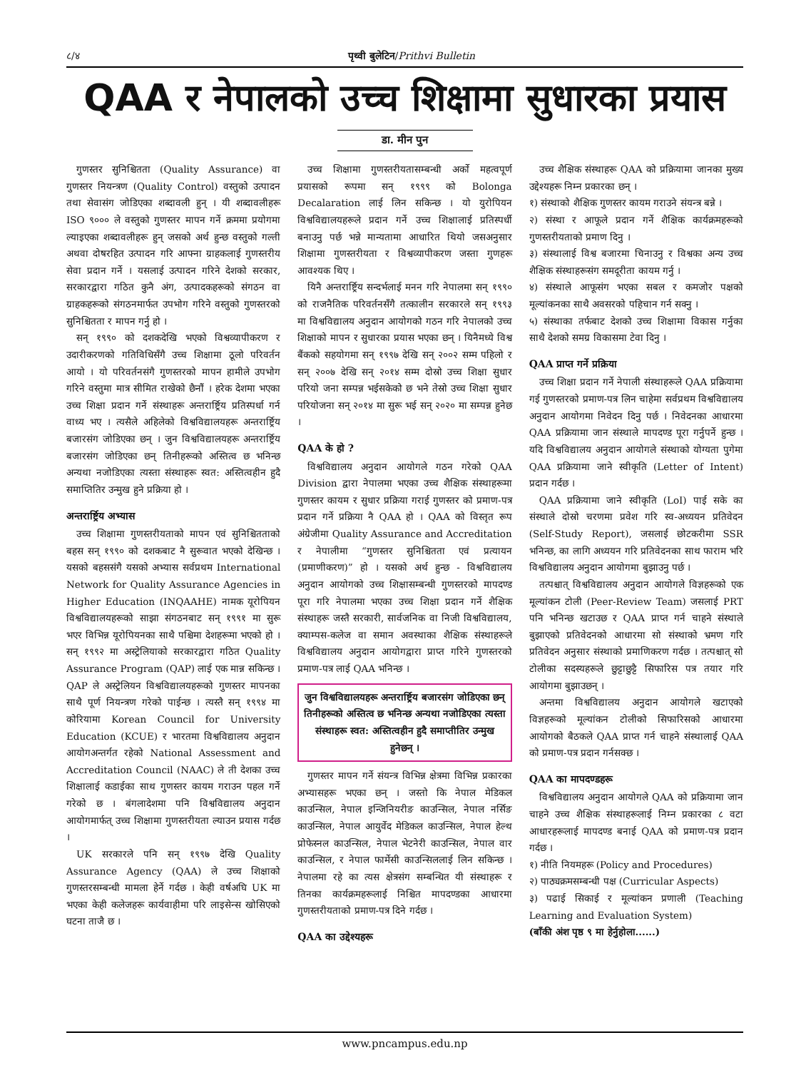८/४ पृथ्वी बुलेटिन/Prithvi Bulletin
QAA र नेपालको उच्च शिक्षामा सुधारका प्रयास
डा. मीन पुन
गुणस्तर सुनिश्चितता (Quality Assurance) वा गुणस्तर नियन्त्रण (Quality Control) वस्तुको उत्पादन तथा सेवासंग जोडिएका शब्दावली हुन् । यी शब्दावलीहरू ISO ९००० ले वस्तुको गुणस्तर मापन गर्ने क्रममा प्रयोगमा ल्याइएका शब्दावलीहरू हुन् जसको अर्थ हुन्छ वस्तुको गल्ती अथवा दोषरहित उत्पादन गरि आफ्ना ग्राहकलाई गुणस्तरीय सेवा प्रदान गर्ने । यसलाई उत्पादन गरिने देशको सरकार, सरकारद्वारा गठित कुनै अंग, उत्पादकहरूको संगठन वा ग्राहकहरूको संगठनमार्फत उपभोग गरिने वस्तुको गुणस्तरको सुनिश्चितता र मापन गर्नु हो ।
सन् १९९० को दशकदेखि भएको विश्वव्यापीकरण र उदारीकरणको गतिविधिसँगै उच्च शिक्षामा ठूलो परिवर्तन आयो । यो परिवर्तनसंगै गुणस्तरको मापन हामीले उपभोग गरिने वस्तुमा मात्र सीमित राखेको छैनौं । हरेक देशमा भएका उच्च शिक्षा प्रदान गर्ने संस्थाहरू अन्तरार्ष्ट्रिय प्रतिस्पर्धा गर्न वाध्य भए । त्यसैले अहिलेको विश्वविद्यालयहरू अन्तरार्ष्ट्रिय बजारसंग जोडिएका छन् । जुन विश्वविद्यालयहरू अन्तरार्ष्ट्रिय बजारसंग जोडिएका छन् तिनीहरूको अस्तित्व छ भनिन्छ अन्यथा नजोडिएका त्यस्ता संस्थाहरू स्वत: अस्तित्वहीन हुदै समाप्तितिर उन्मुख हुने प्रक्रिया हो ।
अन्तरार्ष्ट्रिय अभ्यास
उच्च शिक्षामा गुणस्तरीयताको मापन एवं सुनिश्चितताको बहस सन् १९९० को दशकबाट नै सुरूवात भएको देखिन्छ । यसको बहससंगै यसको अभ्यास सर्वप्रथम International Network for Quality Assurance Agencies in Higher Education (INQAAHE) नामक यूरोपियन विश्वविद्यालयहरूको साझा संगठनबाट सन् १९९१ मा सुरू भएर विभिन्न यूरोपियनका साथै पश्चिमा देशहरूमा भएको हो । सन् १९९२ मा अस्ट्रेलियाको सरकारद्वारा गठित Quality Assurance Program (QAP) लाई एक मान्न सकिन्छ । QAP ले अस्ट्रेलियन विश्वविद्यालयहरूको गुणस्तर मापनका साथै पूर्ण नियन्त्रण गरेको पाईन्छ । त्यस्तै सन् १९९४ मा कोरियामा Korean Council for University Education (KCUE) र भारतमा विश्वविद्यालय अनुदान आयोगअन्तर्गत रहेको National Assessment and Accreditation Council (NAAC) ले ती देशका उच्च शिक्षालाई कडाईका साथ गुणस्तर कायम गराउन पहल गर्ने गरेको छ । बंगलादेशमा पनि विश्वविद्यालय अनुदान आयोगमार्फत् उच्च शिक्षामा गुणस्तरीयता ल्याउन प्रयास गर्दछ ।
UK सरकारले पनि सन् १९९७ देखि Quality Assurance Agency (QAA) ले उच्च शिक्षाको गुणस्तरसम्बन्धी मामला हेर्ने गर्दछ । केही वर्षअघि UK मा भएका केही कलेजहरू कार्यवाहीमा परि लाइसेन्स खोसिएको घटना ताजै छ ।
उच्च शिक्षामा गुणस्तरीयतासम्बन्धी अर्को महत्वपूर्ण प्रयासको रूपमा सन् १९९९ को Bolonga Decalaration लाई लिन सकिन्छ । यो युरोपियन विश्वविद्यालयहरूले प्रदान गर्ने उच्च शिक्षालाई प्रतिस्पर्धी बनाउनु पर्छ भन्ने मान्यतामा आधारित थियो जसअनुसार शिक्षामा गुणस्तरीयता र विश्वव्यापीकरण जस्ता गुणहरू आवश्यक थिए ।
यिनै अन्तरार्ष्ट्रिय सन्दर्भलाई मनन गरि नेपालमा सन् १९९० को राजनैतिक परिवर्तनसँगै तत्कालीन सरकारले सन् १९९३ मा विश्वविद्यालय अनुदान आयोगको गठन गरि नेपालको उच्च शिक्षाको मापन र सुधारका प्रयास भएका छन् । यिनैमध्ये विश्व बैंकको सहयोगमा सन् १९९७ देखि सन् २००२ सम्म पहिलो र सन् २००७ देखि सन् २०१४ सम्म दोस्रो उच्च शिक्षा सुधार परियो जना सम्पन्न भईसकेको छ भने तेस्रो उच्च शिक्षा सुधार परियोजना सन् २०१४ मा सुरू भई सन् २०२० मा सम्पन्न हुनेछ ।
QAA के हो ?
विश्वविद्यालय अनुदान आयोगले गठन गरेको QAA Division द्वारा नेपालमा भएका उच्च शैक्षिक संस्थाहरूमा गुणस्तर कायम र सुधार प्रक्रिया गराई गुणस्तर को प्रमाण-पत्र प्रदान गर्ने प्रक्रिया नै QAA हो । QAA को विस्तृत रूप अंग्रेजीमा Quality Assurance and Accreditation र नेपालीमा “गुणस्तर सुनिश्चितता एवं प्रत्यायन (प्रमाणीकरण)” हो । यसको अर्थ हुन्छ - विश्वविद्यालय अनुदान आयोगको उच्च शिक्षासम्बन्धी गुणस्तरको मापदण्ड पूरा गरि नेपालमा भएका उच्च शिक्षा प्रदान गर्ने शैक्षिक संस्थाहरू जस्तै सरकारी, सार्वजनिक वा निजी विश्वविद्यालय, क्याम्पस-कलेज वा समान अवस्थाका शैक्षिक संस्थाहरूले विश्वविद्यालय अनुदान आयोगद्वारा प्राप्त गरिने गुणस्तरको प्रमाण-पत्र लाई QAA भनिन्छ ।
जुन विश्वविद्यालयहरू अन्तरार्ष्ट्रिय बजारसंग जोडिएका छन् तिनीहरूको अस्तित्व छ भनिन्छ अन्यथा नजोडिएका त्यस्ता संस्थाहरू स्वत: अस्तित्वहीन हुदै समाप्तीतिर उन्मुख हुनेछन् ।
गुणस्तर मापन गर्ने संयन्त्र विभिन्न क्षेत्रमा विभिन्न प्रकारका अभ्यासहरू भएका छन् । जस्तो कि नेपाल मेडिकल काउन्सिल, नेपाल इन्जिनियरीङ काउन्सिल, नेपाल नर्सिङ काउन्सिल, नेपाल आयुर्वेद मेडिकल काउन्सिल, नेपाल हेल्थ प्रोफेस्नल काउन्सिल, नेपाल भेटनेरी काउन्सिल, नेपाल वार काउन्सिल, र नेपाल फार्मेसी काउन्सिललाई लिन सकिन्छ । नेपालमा रहे का त्यस क्षेत्रसंग सम्बन्धित यी संस्थाहरू र तिनका कार्यक्रमहरूलाई निश्चित मापदण्डका आधारमा गुणस्तरीयताको प्रमाण-पत्र दिने गर्दछ ।
QAA का उद्देश्यहरू
उच्च शैक्षिक संस्थाहरू QAA को प्रक्रियामा जानका मुख्य उद्देश्यहरू निम्न प्रकारका छन् ।
१) संस्थाको शैक्षिक गुणस्तर कायम गराउने संयन्त्र बन्ने ।
२) संस्था र आफूले प्रदान गर्ने शैक्षिक कार्यक्रमहरूको गुणस्तरीयताको प्रमाण दिनु ।
३) संस्थालाई विश्व बजारमा चिनाउनु र विश्वका अन्य उच्च शैक्षिक संस्थाहरूसंग समदूरीता कायम गर्नु ।
४) संस्थाले आफूसंग भएका सबल र कमजोर पक्षको मूल्यांकनका साथै अवसरको पहिचान गर्न सक्नु ।
५) संस्थाका तर्फबाट देशको उच्च शिक्षामा विकास गर्नुका साथै देशको समग्र विकासमा टेवा दिनु ।
QAA प्राप्त गर्ने प्रक्रिया
उच्च शिक्षा प्रदान गर्ने नेपाली संस्थाहरूले QAA प्रक्रियामा गई गुणस्तरको प्रमाण-पत्र लिन चाहेमा सर्वप्रथम विश्वविद्यालय अनुदान आयोगमा निवेदन दिनु पर्छ । निवेदनका आधारमा QAA प्रक्रियामा जान संस्थाले मापदण्ड पूरा गर्नुपर्ने हुन्छ । यदि विश्वविद्यालय अनुदान आयोगले संस्थाको योग्यता पुगेमा QAA प्रक्रियामा जाने स्वीकृति (Letter of Intent) प्रदान गर्दछ ।
QAA प्रक्रियामा जाने स्वीकृति (LoI) पाई सके का संस्थाले दोस्रो चरणमा प्रवेश गरि स्व-अध्ययन प्रतिवेदन (Self-Study Report), जसलाई छोटकरीमा SSR भनिन्छ, का लागि अध्ययन गरि प्रतिवेदनका साथ फाराम भरि विश्वविद्यालय अनुदान आयोगमा बुझाउनु पर्छ ।
तत्पश्चात् विश्वविद्यालय अनुदान आयोगले विज्ञहरूको एक मूल्यांकन टोली (Peer-Review Team) जसलाई PRT पनि भनिन्छ खटाउछ र QAA प्राप्त गर्न चाहने संस्थाले बुझाएको प्रतिवेदनको आधारमा सो संस्थाको भ्रमण गरि प्रतिवेदन अनुसार संस्थाको प्रमाणिकरण गर्दछ । तत्पश्चात् सो टोलीका सदस्यहरूले छुट्टाछुट्टै सिफारिस पत्र तयार गरि आयोगमा बुझाउछन् ।
अन्तमा विश्वविद्यालय अनुदान आयोगले खटाएको विज्ञहरूको मूल्यांकन टोलीको सिफारिसको आधारमा आयोगको बैठकले QAA प्राप्त गर्न चाहने संस्थालाई QAA को प्रमाण-पत्र प्रदान गर्नसक्छ ।
QAA का मापदण्डहरू
विश्वविद्यालय अनुदान आयोगले QAA को प्रक्रियामा जान चाहने उच्च शैक्षिक संस्थाहरूलाई निम्न प्रकारका ८ वटा आधारहरूलाई मापदण्ड बनाई QAA को प्रमाण-पत्र प्रदान गर्दछ ।
१) नीति नियमहरू (Policy and Procedures)
२) पाठ्यक्रमसम्बन्धी पक्ष (Curricular Aspects)
३) पढाई सिकाई र मूल्यांकन प्रणाली (Teaching Learning and Evaluation System)
(बाँकी अंश पृष्ठ ९ मा हेर्नुहोला......)
www.pncampus.edu.np